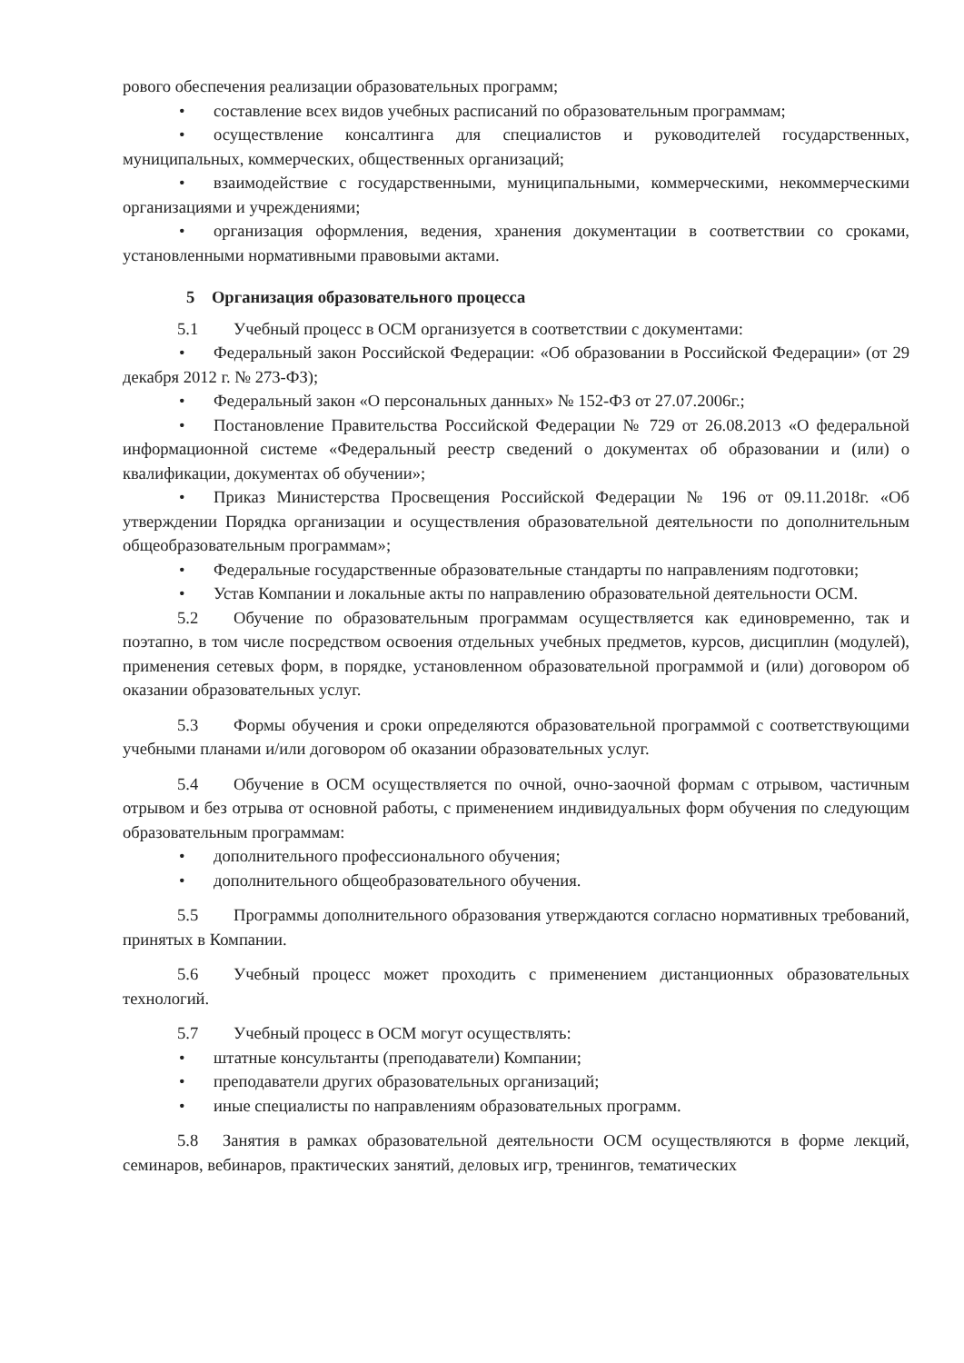рового обеспечения реализации образовательных программ;
• составление всех видов учебных расписаний по образовательным программам;
• осуществление консалтинга для специалистов и руководителей государственных, муниципальных, коммерческих, общественных организаций;
• взаимодействие с государственными, муниципальными, коммерческими, некоммерческими организациями и учреждениями;
• организация оформления, ведения, хранения документации в соответствии со сроками, установленными нормативными правовыми актами.
5 Организация образовательного процесса
5.1 Учебный процесс в ОСМ организуется в соответствии с документами:
• Федеральный закон Российской Федерации: «Об образовании в Российской Федерации» (от 29 декабря 2012 г. № 273-ФЗ);
• Федеральный закон «О персональных данных» № 152-ФЗ от 27.07.2006г.;
• Постановление Правительства Российской Федерации № 729 от 26.08.2013 «О федеральной информационной системе «Федеральный реестр сведений о документах об образовании и (или) о квалификации, документах об обучении»;
• Приказ Министерства Просвещения Российской Федерации № 196 от 09.11.2018г. «Об утверждении Порядка организации и осуществления образовательной деятельности по дополнительным общеобразовательным программам»;
• Федеральные государственные образовательные стандарты по направлениям подготовки;
• Устав Компании и локальные акты по направлению образовательной деятельности ОСМ.
5.2 Обучение по образовательным программам осуществляется как единовременно, так и поэтапно, в том числе посредством освоения отдельных учебных предметов, курсов, дисциплин (модулей), применения сетевых форм, в порядке, установленном образовательной программой и (или) договором об оказании образовательных услуг.
5.3 Формы обучения и сроки определяются образовательной программой с соответствующими учебными планами и/или договором об оказании образовательных услуг.
5.4 Обучение в ОСМ осуществляется по очной, очно-заочной формам с отрывом, частичным отрывом и без отрыва от основной работы, с применением индивидуальных форм обучения по следующим образовательным программам:
• дополнительного профессионального обучения;
• дополнительного общеобразовательного обучения.
5.5 Программы дополнительного образования утверждаются согласно нормативных требований, принятых в Компании.
5.6 Учебный процесс может проходить с применением дистанционных образовательных технологий.
5.7 Учебный процесс в ОСМ могут осуществлять:
• штатные консультанты (преподаватели) Компании;
• преподаватели других образовательных организаций;
• иные специалисты по направлениям образовательных программ.
5.8 Занятия в рамках образовательной деятельности ОСМ осуществляются в форме лекций, семинаров, вебинаров, практических занятий, деловых игр, тренингов, тематических